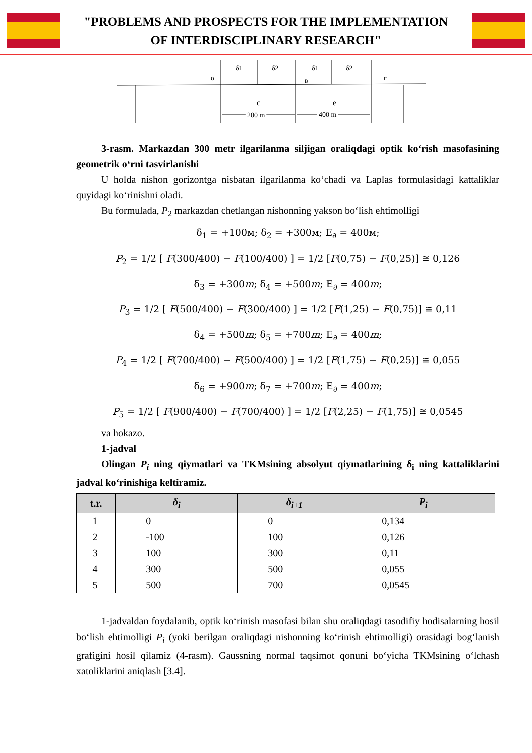"PROBLEMS AND PROSPECTS FOR THE IMPLEMENTATION
OF INTERDISCIPLINARY RESEARCH"
δ1
δ2
δ1
δ2
α
в
г
с
е
200 m
400 m
3-rasm. Markazdan 300 metr ilgarilanma siljigan oraliqdagi optik ko‘rish masofasining geometrik o‘rni tasvirlanishi
U holda nishon gorizontga nisbatan ilgarilanma ko‘chadi va Laplas formulasidagi kattaliklar quyidagi ko‘rinishni oladi.
Bu formulada, P<sub>2</sub> markazdan chetlangan nishonning yakson bo‘lish ehtimolligi
δ<sub>1</sub> = +100м; δ<sub>2</sub> = +300м; E<sub>∂</sub> = 400м;
P<sub>2</sub> = 1/2 [ F(300/400) − F(100/400) ] = 1/2 [F(0,75) − F(0,25)] ≅ 0,126
δ<sub>3</sub> = +300m; δ<sub>4</sub> = +500m; E<sub>∂</sub> = 400m;
P<sub>3</sub> = 1/2 [ F(500/400) − F(300/400) ] = 1/2 [F(1,25) − F(0,75)] ≅ 0,11
δ<sub>4</sub> = +500m; δ<sub>5</sub> = +700m; E<sub>∂</sub> = 400m;
P<sub>4</sub> = 1/2 [ F(700/400) − F(500/400) ] = 1/2 [F(1,75) − F(0,25)] ≅ 0,055
δ<sub>6</sub> = +900m; δ<sub>7</sub> = +700m; E<sub>∂</sub> = 400m;
P<sub>5</sub> = 1/2 [ F(900/400) − F(700/400) ] = 1/2 [F(2,25) − F(1,75)] ≅ 0,0545
va hokazo.
1-jadval
Olingan P<sub>i</sub> ning qiymatlari va TKMsining absolyut qiymatlarining δ<sub>i</sub> ning kattaliklarini jadval ko‘rinishiga keltiramiz.
| t.r. | δ<sub>i</sub> | δ<sub>i+1</sub> | P<sub>i</sub> |
| --- | --- | --- | --- |
| 1 | 0 | 0 | 0,134 |
| 2 | -100 | 100 | 0,126 |
| 3 | 100 | 300 | 0,11 |
| 4 | 300 | 500 | 0,055 |
| 5 | 500 | 700 | 0,0545 |
1-jadvaldan foydalanib, optik ko‘rinish masofasi bilan shu oraliqdagi tasodifiy hodisalarning hosil bo‘lish ehtimolligi P<sub>i</sub> (yoki berilgan oraliqdagi nishonning ko‘rinish ehtimolligi) orasidagi bog‘lanish grafigini hosil qilamiz (4-rasm). Gaussning normal taqsimot qonuni bo‘yicha TKMsining o‘lchash xatoliklarini aniqlash [3.4].